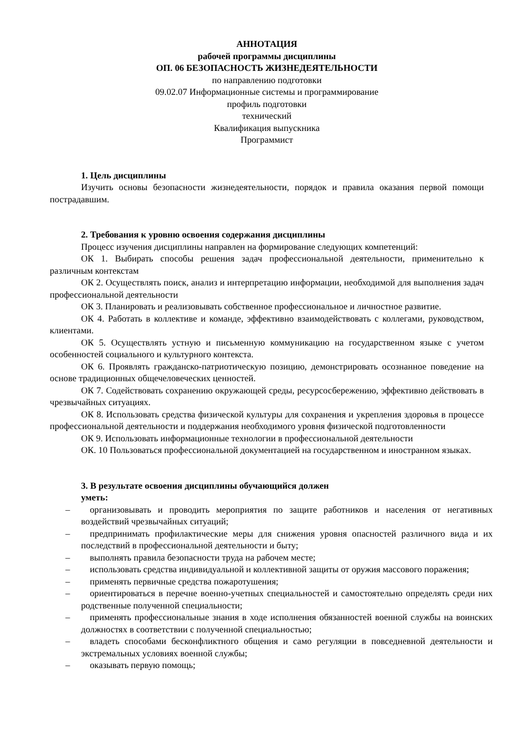АННОТАЦИЯ
рабочей программы дисциплины
ОП. 06 БЕЗОПАСНОСТЬ ЖИЗНЕДЕЯТЕЛЬНОСТИ
по направлению подготовки
09.02.07 Информационные системы и программирование
профиль подготовки
технический
Квалификация выпускника
Программист
1. Цель дисциплины
Изучить основы безопасности жизнедеятельности, порядок и правила оказания первой помощи пострадавшим.
2. Требования к уровню освоения содержания дисциплины
Процесс изучения дисциплины направлен на формирование следующих компетенций:
ОК 1. Выбирать способы решения задач профессиональной деятельности, применительно к различным контекстам
ОК 2. Осуществлять поиск, анализ и интерпретацию информации, необходимой для выполнения задач профессиональной деятельности
ОК 3. Планировать и реализовывать собственное профессиональное и личностное развитие.
ОК 4. Работать в коллективе и команде, эффективно взаимодействовать с коллегами, руководством, клиентами.
ОК 5. Осуществлять устную и письменную коммуникацию на государственном языке с учетом особенностей социального и культурного контекста.
ОК 6. Проявлять гражданско-патриотическую позицию, демонстрировать осознанное поведение на основе традиционных общечеловеческих ценностей.
ОК 7. Содействовать сохранению окружающей среды, ресурсосбережению, эффективно действовать в чрезвычайных ситуациях.
ОК 8. Использовать средства физической культуры для сохранения и укрепления здоровья в процессе профессиональной деятельности и поддержания необходимого уровня физической подготовленности
ОК 9. Использовать информационные технологии в профессиональной деятельности
ОК. 10 Пользоваться профессиональной документацией на государственном и иностранном языках.
3. В результате освоения дисциплины обучающийся должен
уметь:
– организовывать и проводить мероприятия по защите работников и населения от негативных воздействий чрезвычайных ситуаций;
– предпринимать профилактические меры для снижения уровня опасностей различного вида и их последствий в профессиональной деятельности и быту;
– выполнять правила безопасности труда на рабочем месте;
– использовать средства индивидуальной и коллективной защиты от оружия массового поражения;
– применять первичные средства пожаротушения;
– ориентироваться в перечне военно-учетных специальностей и самостоятельно определять среди них родственные полученной специальности;
– применять профессиональные знания в ходе исполнения обязанностей военной службы на воинских должностях в соответствии с полученной специальностью;
– владеть способами бесконфликтного общения и само регуляции в повседневной деятельности и экстремальных условиях военной службы;
– оказывать первую помощь;